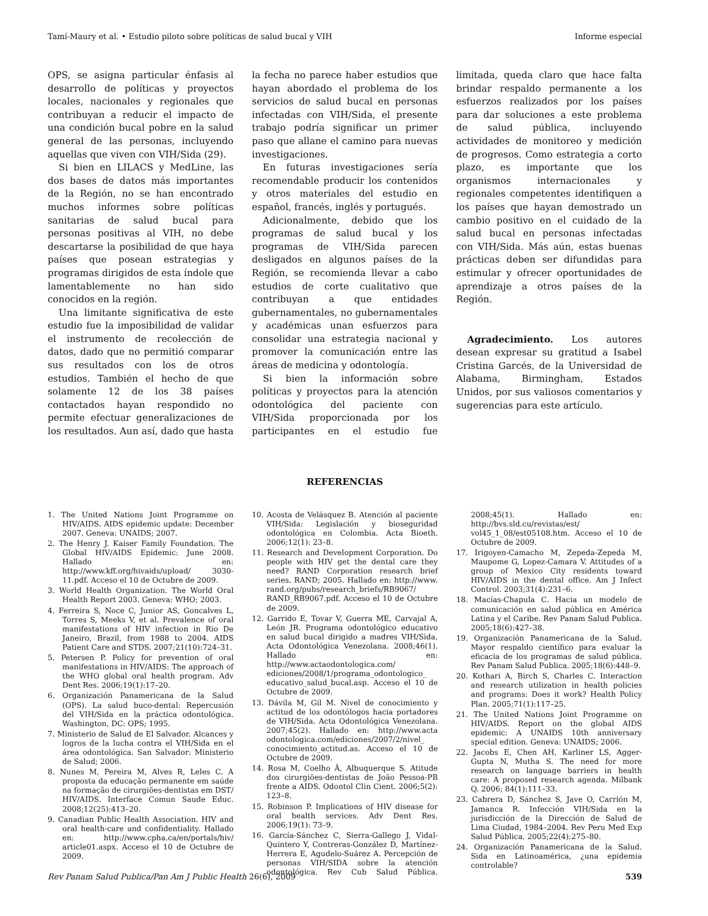Tamí-Maury et al. • Estudio piloto sobre políticas de salud bucal y VIH Informe especial
OPS, se asigna particular énfasis al desarrollo de políticas y proyectos locales, nacionales y regionales que contribuyan a reducir el impacto de una condición bucal pobre en la salud general de las personas, incluyendo aquellas que viven con VIH/Sida (29).
Si bien en LILACS y MedLine, las dos bases de datos más importantes de la Región, no se han encontrado muchos informes sobre políticas sanitarias de salud bucal para personas positivas al VIH, no debe descartarse la posibilidad de que haya países que posean estrategias y programas dirigidos de esta índole que lamentablemente no han sido conocidos en la región.
Una limitante significativa de este estudio fue la imposibilidad de validar el instrumento de recolección de datos, dado que no permitió comparar sus resultados con los de otros estudios. También el hecho de que solamente 12 de los 38 países contactados hayan respondido no permite efectuar generalizaciones de los resultados. Aun así, dado que hasta la fecha no parece haber estudios que hayan abordado el problema de los servicios de salud bucal en personas infectadas con VIH/Sida, el presente trabajo podría significar un primer paso que allane el camino para nuevas investigaciones.
En futuras investigaciones sería recomendable producir los contenidos y otros materiales del estudio en español, francés, inglés y portugués.
Adicionalmente, debido que los programas de salud bucal y los programas de VIH/Sida parecen desligados en algunos países de la Región, se recomienda llevar a cabo estudios de corte cualitativo que contribuyan a que entidades gubernamentales, no gubernamentales y académicas unan esfuerzos para consolidar una estrategia nacional y promover la comunicación entre las áreas de medicina y odontología.
Si bien la información sobre políticas y proyectos para la atención odontológica del paciente con VIH/Sida proporcionada por los participantes en el estudio fue limitada, queda claro que hace falta brindar respaldo permanente a los esfuerzos realizados por los países para dar soluciones a este problema de salud pública, incluyendo actividades de monitoreo y medición de progresos. Como estrategia a corto plazo, es importante que los organismos internacionales y regionales competentes identifiquen a los países que hayan demostrado un cambio positivo en el cuidado de la salud bucal en personas infectadas con VIH/Sida. Más aún, estas buenas prácticas deben ser difundidas para estimular y ofrecer oportunidades de aprendizaje a otros países de la Región.
Agradecimiento. Los autores desean expresar su gratitud a Isabel Cristina Garcés, de la Universidad de Alabama, Birmingham, Estados Unidos, por sus valiosos comentarios y sugerencias para este artículo.
REFERENCIAS
1. The United Nations Joint Programme on HIV/AIDS. AIDS epidemic update: December 2007. Geneva: UNAIDS; 2007.
2. The Henry J. Kaiser Family Foundation. The Global HIV/AIDS Epidemic: June 2008. Hallado en: http://www.kff.org/hivaids/upload/ 3030-11.pdf. Acceso el 10 de Octubre de 2009.
3. World Health Organization. The World Oral Health Report 2003. Geneva: WHO; 2003.
4. Ferreira S, Noce C, Junior AS, Goncalves L, Torres S, Meeks V, et al. Prevalence of oral manifestations of HIV infection in Rio De Janeiro, Brazil, from 1988 to 2004. AIDS Patient Care and STDS. 2007;21(10):724–31.
5. Petersen P. Policy for prevention of oral manifestations in HIV/AIDS: The approach of the WHO global oral health program. Adv Dent Res. 2006;19(1):17–20.
6. Organización Panamericana de la Salud (OPS). La salud buco-dental: Repercusión del VIH/Sida en la práctica odontológica. Washington, DC: OPS; 1995.
7. Ministerio de Salud de El Salvador. Alcances y logros de la lucha contra el VIH/Sida en el área odontológica. San Salvador: Ministerio de Salud; 2006.
8. Nunes M, Pereira M, Alves R, Leles C. A proposta da educação permanente em saúde na formação de cirurgiões-dentistas em DST/ HIV/AIDS. Interface Comun Saude Educ. 2008;12(25):413–20.
9. Canadian Public Health Association. HIV and oral health-care and confidentiality. Hallado en: http://www.cpha.ca/en/portals/hiv/ article01.aspx. Acceso el 10 de Octubre de 2009.
10. Acosta de Velásquez B. Atención al paciente VIH/Sida: Legislación y bioseguridad odontológica en Colombia. Acta Bioeth. 2006;12(1): 23–8.
11. Research and Development Corporation. Do people with HIV get the dental care they need? RAND Corporation research brief series. RAND; 2005. Hallado en: http://www. rand.org/pubs/research_briefs/RB9067/ RAND_RB9067.pdf. Acceso el 10 de Octubre de 2009.
12. Garrido E, Tovar V, Guerra ME, Carvajal A, León JR. Programa odontológico educativo en salud bucal dirigido a madres VIH/Sida. Acta Odontológica Venezolana. 2008;46(1). Hallado en: http://www.actaodontologica.com/ ediciones/2008/1/programa_odontologico_ educativo_salud_bucal.asp. Acceso el 10 de Octubre de 2009.
13. Dávila M, Gil M. Nivel de conocimiento y actitud de los odontólogos hacia portadores de VIH/Sida. Acta Odontológica Venezolana. 2007;45(2). Hallado en: http://www.acta odontologica.com/ediciones/2007/2/nivel_ conocimiento_actitud.as. Acceso el 10 de Octubre de 2009.
14. Rosa M, Coelho Â, Albuquerque S. Atitude dos cirurgiões-dentistas de João Pessoa-PB frente a AIDS. Odontol Clin Cient. 2006;5(2): 123–8.
15. Robinson P. Implications of HIV disease for oral health services. Adv Dent Res. 2006;19(1): 73–9.
16. García-Sánchez C, Sierra-Gallego J, Vidal-Quintero Y, Contreras-González D, Martínez-Herrera E, Agudelo-Suárez A. Percepción de personas VIH/SIDA sobre la atención odontológica. Rev Cub Salud Pública. 2008;45(1). Hallado en: http://bvs.sld.cu/revistas/est/ vol45_1_08/est05108.htm. Acceso el 10 de Octubre de 2009.
17. Irigoyen-Camacho M, Zepeda-Zepeda M, Maupome G, Lopez-Camara V. Attitudes of a group of Mexico City residents toward HIV/AIDS in the dental office. Am J Infect Control. 2003;31(4):231–6.
18. Macías-Chapula C. Hacia un modelo de comunicación en salud pública en América Latina y el Caribe. Rev Panam Salud Publica. 2005;18(6):427–38.
19. Organización Panamericana de la Salud. Mayor respaldo científico para evaluar la eficacia de los programas de salud pública. Rev Panam Salud Publica. 2005;18(6):448–9.
20. Kothari A, Birch S, Charles C. Interaction and research utilization in health policies and programs: Does it work? Health Policy Plan. 2005;71(1):117–25.
21. The United Nations Joint Programme on HIV/AIDS. Report on the global AIDS epidemic: A UNAIDS 10th anniversary special edition. Geneva: UNAIDS; 2006.
22. Jacobs E, Chen AH, Karliner LS, Agger-Gupta N, Mutha S. The need for more research on language barriers in health care: A proposed research agenda. Milbank Q. 2006; 84(1):111–33.
23. Cabrera D, Sánchez S, Jave O, Carrión M, Jamanca R. Infección VIH/Sida en la jurisdicción de la Dirección de Salud de Lima Ciudad, 1984–2004. Rev Peru Med Exp Salud Pública. 2005;22(4):275–80.
24. Organización Panamericana de la Salud. Sida en Latinoamérica, ¿una epidemia controlable?
Rev Panam Salud Publica/Pan Am J Public Health 26(6), 2009 539